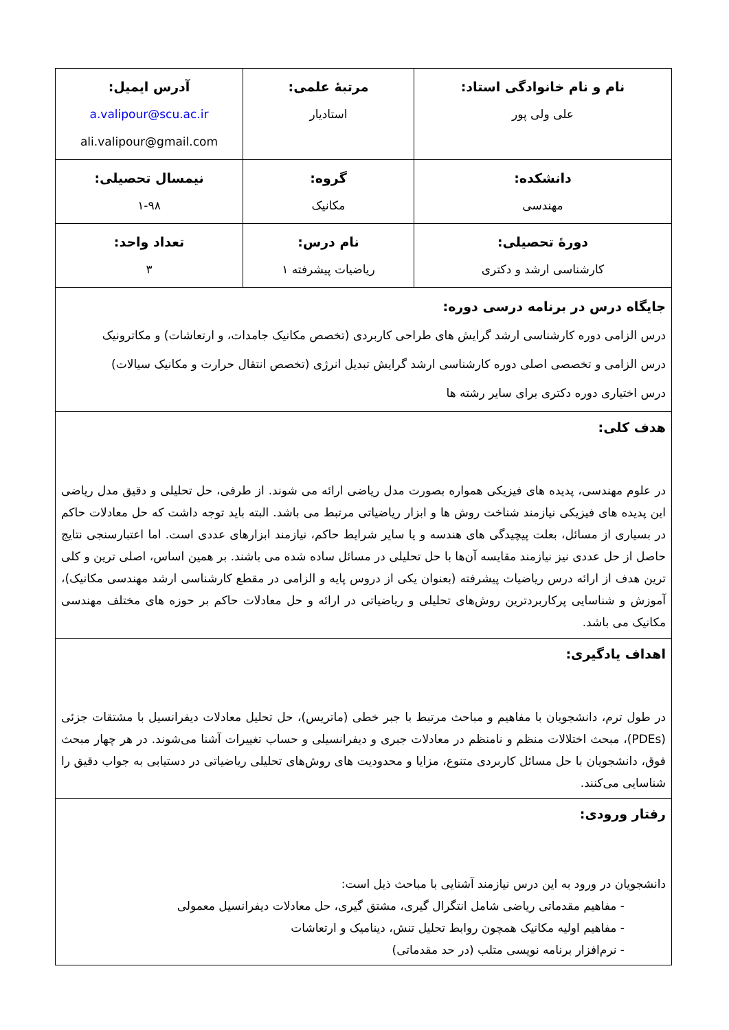| نام و نام خانوادگی استاد: علی ولی پور | مرتبهٔ علمی: استادیار | آدرس ایمیل: a.valipour@scu.ac.ir ali.valipour@gmail.com |
| دانشکده: مهندسی | گروه: مکانیک | نیمسال تحصیلی: ۱-۹۸ |
| دورهٔ تحصیلی: کارشناسی ارشد و دکتری | نام درس: ریاضیات پیشرفته ۱ | تعداد واحد: ۳ |
| جایگاه درس در برنامه درسی دوره: درس الزامی دوره کارشناسی ارشد گرایش های طراحی کاربردی (تخصص مکانیک جامدات، و ارتعاشات) و مکاترونیک درس الزامی و تخصصی اصلی دوره کارشناسی ارشد گرایش تبدیل انرژی (تخصص انتقال حرارت و مکانیک سیالات) درس اختیاری دوره دکتری برای سایر رشته ها | | |
| هدف کلی: در علوم مهندسی، پدیده های فیزیکی همواره بصورت مدل ریاضی ارائه می شوند. از طرفی، حل تحلیلی و دقیق مدل ریاضی این پدیده های فیزیکی نیازمند شناخت روش ها و ابزار ریاضیاتی مرتبط می باشد. البته باید توجه داشت که حل معادلات حاکم در بسیاری از مسائل، بعلت پیچیدگی های هندسه و یا سایر شرایط حاکم، نیازمند ابزارهای عددی است. اما اعتبارسنجی نتایج حاصل از حل عددی نیز نیازمند مقایسه آن‌ها با حل تحلیلی در مسائل ساده شده می باشند. بر همین اساس، اصلی ترین و کلی ترین هدف از ارائه درس ریاضیات پیشرفته (بعنوان یکی از دروس پایه و الزامی در مقطع کارشناسی ارشد مهندسی مکانیک)، آموزش و شناسایی پرکاربردترین روش‌های تحلیلی و ریاضیاتی در ارائه و حل معادلات حاکم بر حوزه های مختلف مهندسی مکانیک می باشد. | | |
| اهداف یادگیری: در طول ترم، دانشجویان با مفاهیم و مباحث مرتبط با جبر خطی (ماتریس)، حل تحلیل معادلات دیفرانسیل با مشتقات جزئی (PDEs)، مبحث اختلالات منظم و نامنظم در معادلات جبری و دیفرانسیلی و حساب تغییرات آشنا می‌شوند. در هر چهار مبحث فوق، دانشجویان با حل مسائل کاربردی متنوع، مزایا و محدودیت های روش‌های تحلیلی ریاضیاتی در دستیابی به جواب دقیق را شناسایی می‌کنند. | | |
| رفتار ورودی: دانشجویان در ورود به این درس نیازمند آشنایی با مباحث ذیل است: - مفاهیم مقدماتی ریاضی شامل انتگرال گیری، مشتق گیری، حل معادلات دیفرانسیل معمولی - مفاهیم اولیه مکانیک همچون روابط تحلیل تنش، دینامیک و ارتعاشات - نرم‌افزار برنامه نویسی متلب (در حد مقدماتی) | | |